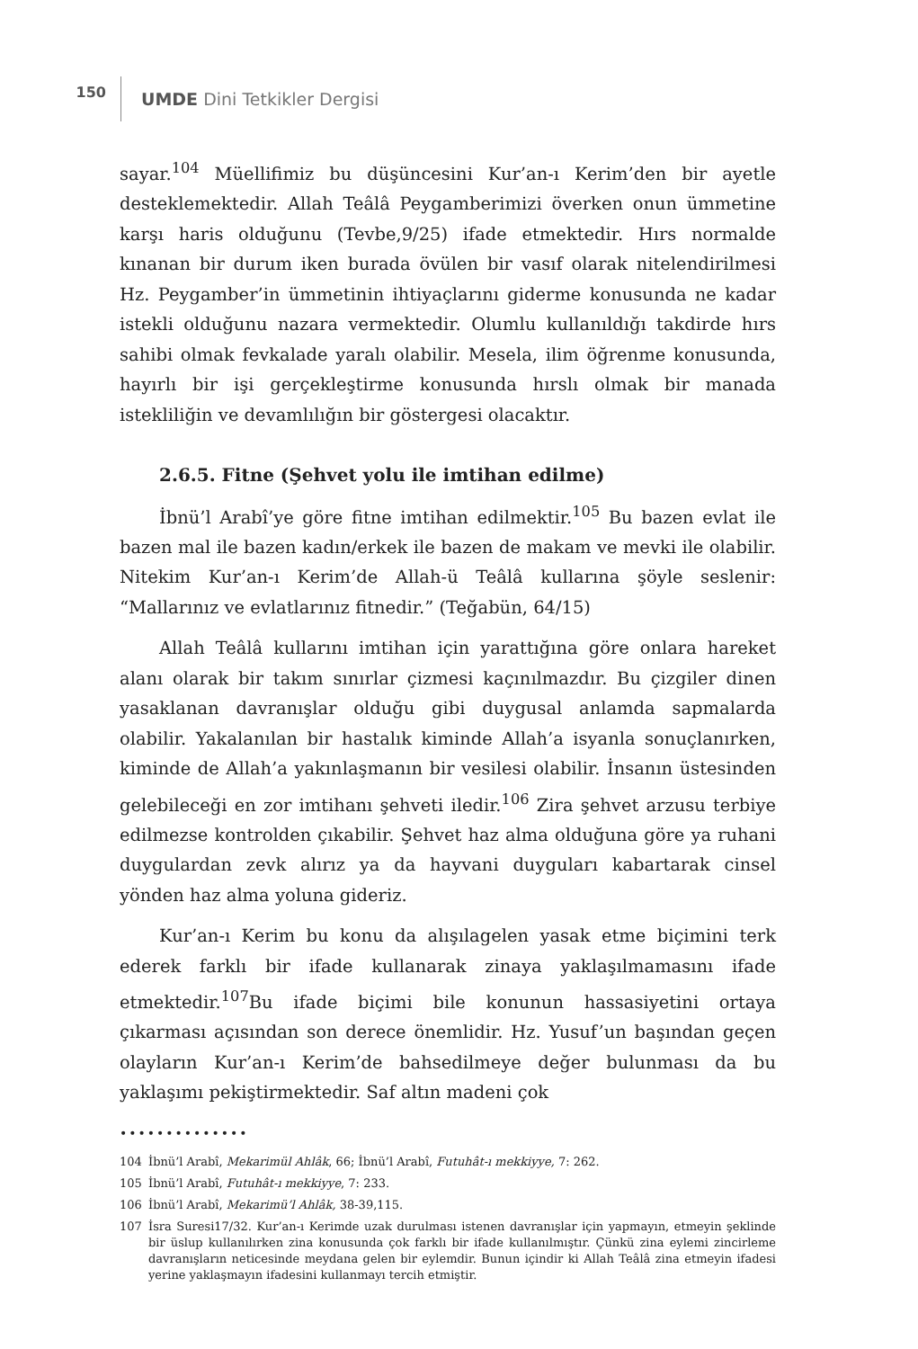150
UMDE Dini Tetkikler Dergisi
sayar.<sup>104</sup> Müellifimiz bu düşüncesini Kur’an-ı Kerim’den bir ayetle desteklemektedir. Allah Teâlâ Peygamberimizi överken onun ümmetine karşı haris olduğunu (Tevbe,9/25) ifade etmektedir. Hırs normalde kınanan bir durum iken burada övülen bir vasıf olarak nitelendirilmesi Hz. Peygamber’in ümmetinin ihtiyaçlarını giderme konusunda ne kadar istekli olduğunu nazara vermektedir. Olumlu kullanıldığı takdirde hırs sahibi olmak fevkalade yaralı olabilir. Mesela, ilim öğrenme konusunda, hayırlı bir işi gerçekleştirme konusunda hırslı olmak bir manada istekliliğin ve devamlılığın bir göstergesi olacaktır.
2.6.5. Fitne (Şehvet yolu ile imtihan edilme)
İbnü’l Arabî’ye göre fitne imtihan edilmektir.<sup>105</sup> Bu bazen evlat ile bazen mal ile bazen kadın/erkek ile bazen de makam ve mevki ile olabilir. Nitekim Kur’an-ı Kerim’de Allah-ü Teâlâ kullarına şöyle seslenir: “Mallarınız ve evlatlarınız fitnedir.” (Teğabün, 64/15)
Allah Teâlâ kullarını imtihan için yarattığına göre onlara hareket alanı olarak bir takım sınırlar çizmesi kaçınılmazdır. Bu çizgiler dinen yasaklanan davranışlar olduğu gibi duygusal anlamda sapmalarda olabilir. Yakalanılan bir hastalık kiminde Allah’a isyanla sonuçlanırken, kiminde de Allah’a yakınlaşmanın bir vesilesi olabilir. İnsanın üstesinden gelebileceği en zor imtihanı şehveti iledir.<sup>106</sup> Zira şehvet arzusu terbiye edilmezse kontrolden çıkabilir. Şehvet haz alma olduğuna göre ya ruhani duygulardan zevk alırız ya da hayvani duyguları kabartarak cinsel yönden haz alma yoluna gideriz.
Kur’an-ı Kerim bu konu da alışılagelen yasak etme biçimini terk ederek farklı bir ifade kullanarak zinaya yaklaşılmamasını ifade etmektedir.<sup>107</sup>Bu ifade biçimi bile konunun hassasiyetini ortaya çıkarması açısından son derece önemlidir. Hz. Yusuf’un başından geçen olayların Kur’an-ı Kerim’de bahsedilmeye değer bulunması da bu yaklaşımı pekiştirmektedir. Saf altın madeni çok
••••••••••••••
104 İbnü’l Arabî, Mekarimül Ahlâk, 66; İbnü’l Arabî, Futuhât-ı mekkiyye, 7: 262.
105 İbnü’l Arabî, Futuhât-ı mekkiyye, 7: 233.
106 İbnü’l Arabî, Mekarimü’l Ahlâk, 38-39,115.
107 İsra Suresi17/32. Kur’an-ı Kerimde uzak durulması istenen davranışlar için yapmayın, etmeyin şeklinde bir üslup kullanılırken zina konusunda çok farklı bir ifade kullanılmıştır. Çünkü zina eylemi zincirleme davranışların neticesinde meydana gelen bir eylemdir. Bunun içindir ki Allah Teâlâ zina etmeyin ifadesi yerine yaklaşmayın ifadesini kullanmayı tercih etmiştir.